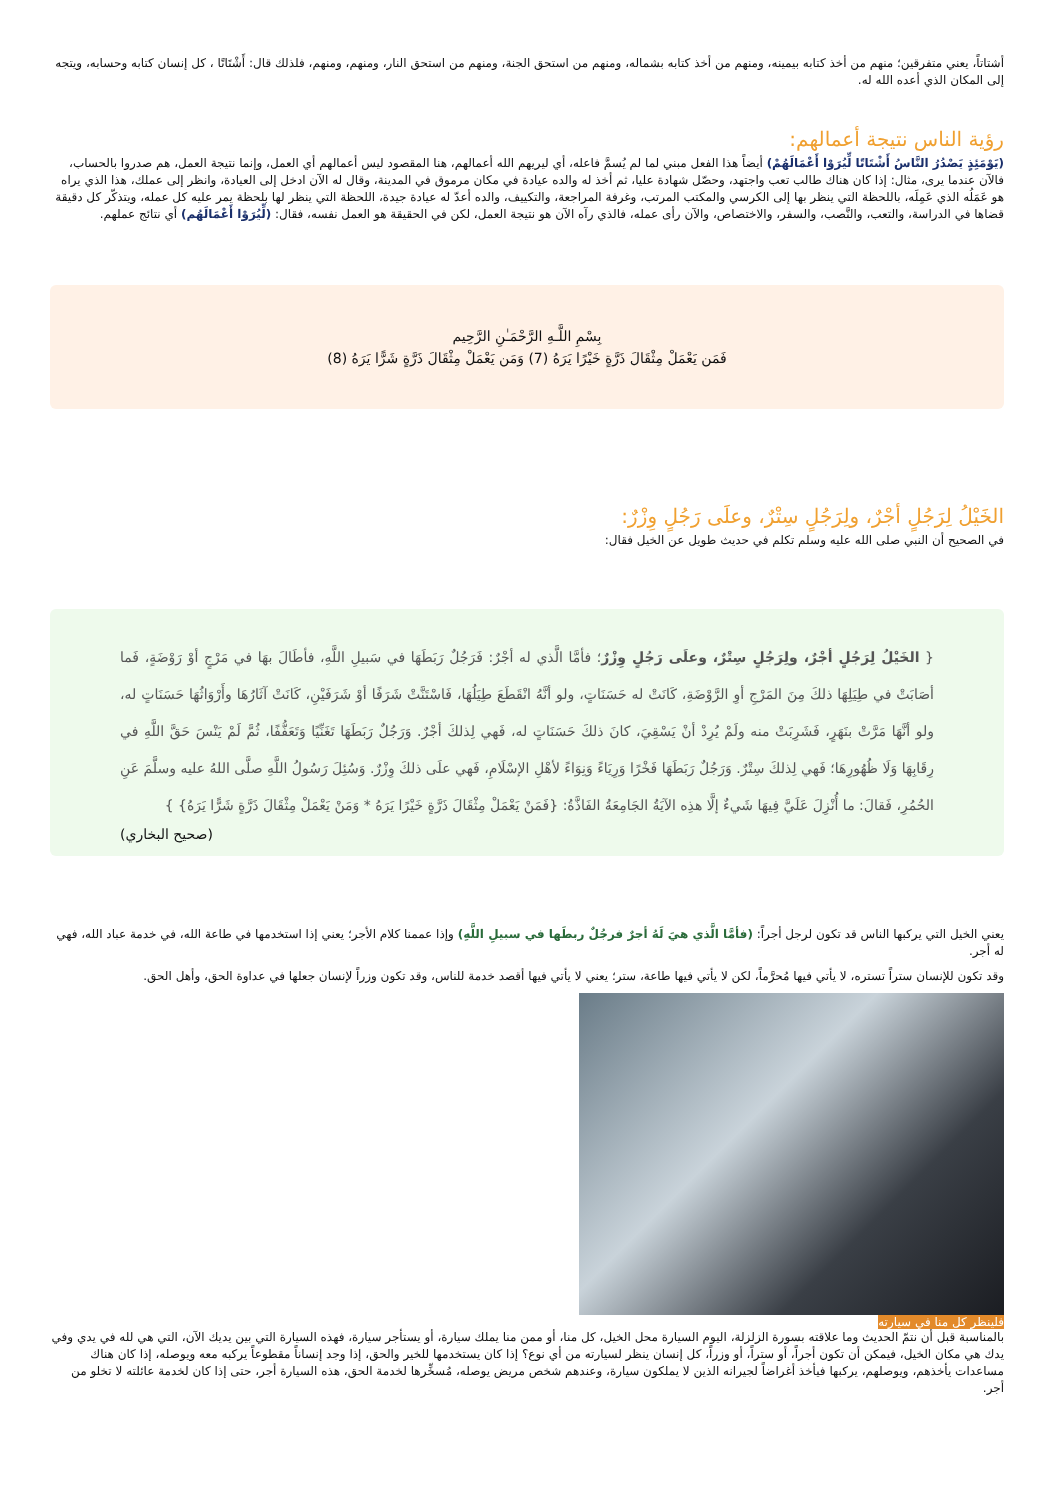أشتاتاً، يعني متفرقين؛ منهم من أخذ كتابه بيمينه، ومنهم من أخذ كتابه بشماله، ومنهم من استحق الجنة، ومنهم من استحق النار، ومنهم، ومنهم، فلذلك قال: أَشْتَاتًا ، كل إنسان كتابه وحسابه، ويتجه إلى المكان الذي أعده الله له.
رؤية الناس نتيجة أعمالهم:
(يَوْمَئِذٍ يَصْدُرُ النَّاسُ أَشْتَاتًا لِّيُرَوْا أَعْمَالَهُمْ) أيضاً هذا الفعل مبني لما لم يُسمَّ فاعله، أي ليريهم الله أعمالهم، هنا المقصود ليس أعمالهم أي العمل، وإنما نتيجة العمل، هم صدروا بالحساب، فالآن عندما يرى، مثال: إذا كان هناك طالب تعب واجتهد، وحصّل شهادة عليا، ثم أخذ له والده عيادة في مكان مرموق في المدينة، وقال له الآن ادخل إلى العيادة، وانظر إلى عملك، هذا الذي يراه هو عَمَلُه الذي عَمِلَه، باللحظة التي ينظر بها إلى الكرسي والمكتب المرتب، وغرفة المراجعة، والتكييف، والده أعدّ له عيادة جيدة، اللحظة التي ينظر لها بلحظة يمر عليه كل عمله، ويتذكّر كل دقيقة قضاها في الدراسة، والتعب، والنَّصب، والسفر، والاختصاص، والآن رأى عمله، فالذي رآه الآن هو نتيجة العمل، لكن في الحقيقة هو العمل نفسه، فقال: (لِّيُرَوْا أَعْمَالَهُم) أي نتائج عملهم.
بِسْمِ اللَّـهِ الرَّحْمَـٰنِ الرَّحِيم
فَمَن يَعْمَلْ مِثْقَالَ ذَرَّةٍ خَيْرًا يَرَهُ (7) وَمَن يَعْمَلْ مِثْقَالَ ذَرَّةٍ شَرًّا يَرَهُ (8)
الخَيْلُ لِرَجُلٍ أجْرٌ، ولِرَجُلٍ سِتْرٌ، وعلَى رَجُلٍ وِزْرٌ:
في الصحيح أن النبي صلى الله عليه وسلم تكلم في حديث طويل عن الخيل فقال:
{ الخَيْلُ لِرَجُلٍ أجْرٌ، ولِرَجُلٍ سِتْرٌ، وعلَى رَجُلٍ وِزْرٌ؛ فأمَّا الَّذي له أجْرٌ: فَرَجُلٌ رَبَطَهَا في سَبيلِ اللَّهِ، فأطَالَ بهَا في مَرْجٍ أوْ رَوْضَةٍ، فَما أصَابَتْ في طِيَلِهَا ذلكَ مِنَ المَرْجِ أوِ الرَّوْضَةِ، كَانَتْ له حَسَنَاتٍ، ولو أنَّهُ انْقَطَعَ طِيَلُهَا، فَاسْتَنَّتْ شَرَفًا أوْ شَرَفَيْنِ، كَانَتْ آثَارُهَا وأَرْوَاثُهَا حَسَنَاتٍ له، ولو أنَّهَا مَرَّتْ بنَهَرٍ، فَشَرِبَتْ منه ولَمْ يُرِدْ أنْ يَسْقِيَ، كانَ ذلكَ حَسَنَاتٍ له، فَهي لِذلكَ أجْرٌ. وَرَجُلٌ رَبَطَهَا تَغَنِّيًا وَتَعَفُّفًا، ثُمَّ لَمْ يَنْسَ حَقَّ اللَّهِ في رِقَابِهَا وَلَا ظُهُورِهَا؛ فَهي لِذلكَ سِتْرٌ. وَرَجُلٌ رَبَطَهَا فَخْرًا وَرِيَاءً وَنِوَاءً لأهْلِ الإسْلَامِ، فَهي علَى ذلكَ وِزْرٌ. وَسُئِلَ رَسُولُ اللَّهِ صلَّى اللهُ عليه وسلَّمَ عَنِ الحُمُرِ، فَقالَ: ما أُنْزِلَ عَلَيَّ فِيهَا شَيءٌ إلَّا هذِه الآيَةُ الجَامِعَةُ الفَاذَّةُ: {فَمَنْ يَعْمَلْ مِثْقَالَ ذَرَّةٍ خَيْرًا يَرَهُ * وَمَنْ يَعْمَلْ مِثْقَالَ ذَرَّةٍ شَرًّا يَرَهُ} }
(صحيح البخاري)
يعني الخيل التي يركبها الناس قد تكون لرجل أجراً: (فأمَّا الَّذي هيَ لَهُ أجرٌ فرجُلٌ ربطَها في سبيلِ اللَّهِ) وإذا عممنا كلام الأجر؛ يعني إذا استخدمها في طاعة الله، في خدمة عباد الله، فهي له أجر.
وقد تكون للإنسان ستراً تستره، لا يأتي فيها مُحرَّماً، لكن لا يأتي فيها طاعة، ستر؛ يعني لا يأتي فيها أقصد خدمة للناس، وقد تكون وزراً لإنسان جعلها في عداوة الحق، وأهل الحق.
فلينظر كل منا في سيارته
بالمناسبة قبل أن نتمّ الحديث وما علاقته بسورة الزلزلة، اليوم السيارة محل الخيل، كل منا، أو ممن منا يملك سيارة، أو يستأجر سيارة، فهذه السيارة التي بين يديك الآن، التي هي لله في يدي وفي يدك هي مكان الخيل، فيمكن أن تكون أجراً، أو ستراً، أو وزراً، كل إنسان ينظر لسيارته من أي نوع؟ إذا كان يستخدمها للخير والحق، إذا وجد إنساناً مقطوعاً يركبه معه ويوصله، إذا كان هناك مساعدات يأخذهم، ويوصلهم، يركبها فيأخذ أغراضاً لجيرانه الذين لا يملكون سيارة، وعندهم شخص مريض يوصله، مُسخِّرها لخدمة الحق، هذه السيارة أجر، حتى إذا كان لخدمة عائلته لا تخلو من أجر.